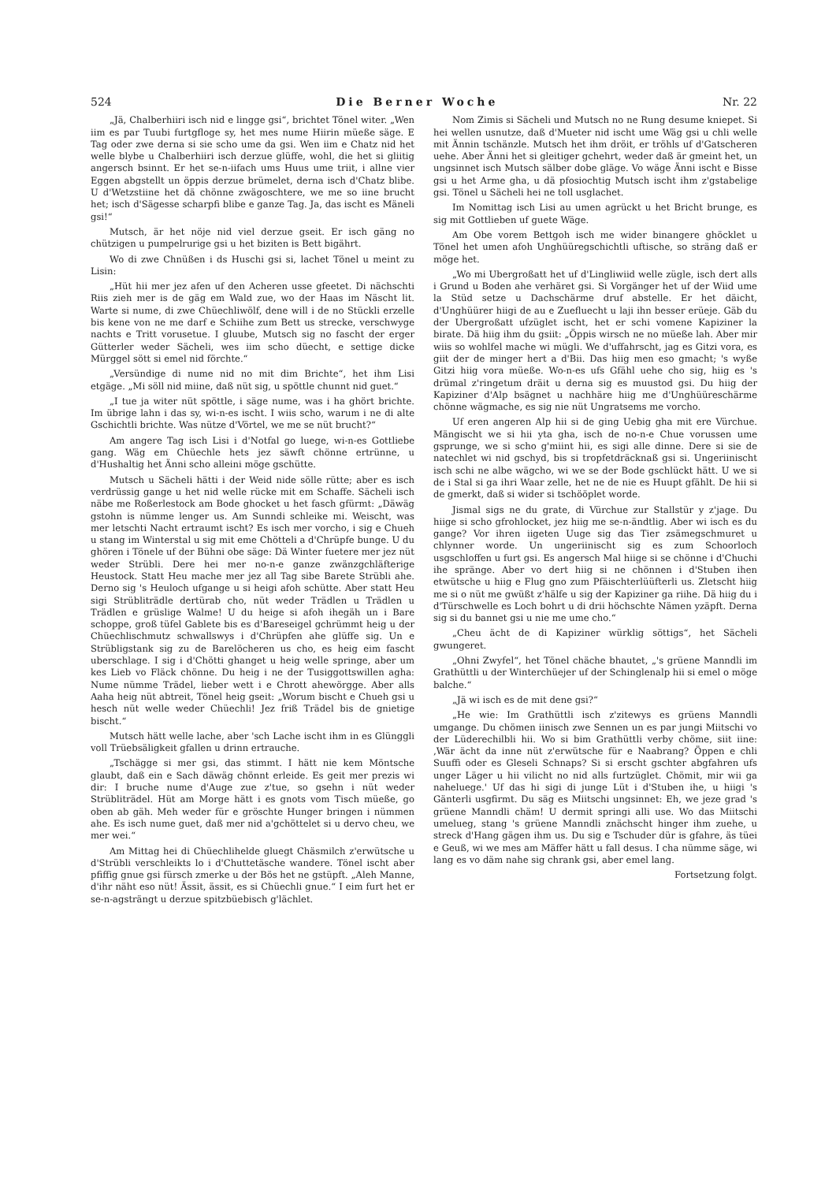524 Die Berner Woche Nr. 22
„Jä, Chalberhiiri isch nid e lingge gsi“, brichtet Tönel witer. „Wen iim es par Tuubi furtgfloge sy, het mes nume Hiirin müeße säge. E Tag oder zwe derna si sie scho ume da gsi. Wen iim e Chatz nid het welle blybe u Chalberhiiri isch derzue glüffe, wohl, die het si gliitig angersch bsinnt. Er het se-n-iifach ums Huus ume triit, i allne vier Eggen abgstellt un öppis derzue brümelet, derna isch d'Chatz blibe. U d'Wetzstiine het dä chönne zwägoschtere, we me so iine brucht het; isch d'Sägesse scharpfi blibe e ganze Tag. Ja, das ischt es Mäneli gsi!“
Mutsch, är het nöje nid viel derzue gseit. Er isch gäng no chützigen u pumpelrurige gsi u het biziten is Bett bigährt.
Wo di zwe Chnüßen i ds Huschi gsi si, lachet Tönel u meint zu Lisin:
„Hüt hii mer jez afen uf den Acheren usse gfeetet. Di nächschti Riis zieh mer is de gäg em Wald zue, wo der Haas im Näscht lit. Warte si nume, di zwe Chüechliwölf, dene will i de no Stückli erzelle bis kene von ne me darf e Schiihe zum Bett us strecke, verschwyge nachts e Tritt vorusetue. I gluube, Mutsch sig no fascht der erger Gütterler weder Sächeli, wes iim scho düecht, e settige dicke Mürggel sött si emel nid förchte.“
„Versündige di nume nid no mit dim Brichte“, het ihm Lisi etgäge. „Mi söll nid miine, daß nüt sig, u spöttle chunnt nid guet.“
„I tue ja witer nüt spöttle, i säge nume, was i ha ghört brichte. Im übrige lahn i das sy, wi-n-es ischt. I wiis scho, warum i ne di alte Gschichtli brichte. Was nütze d'Vörtel, we me se nüt brucht?“
Am angere Tag isch Lisi i d'Notfal go luege, wi-n-es Gottliebe gang. Wäg em Chüechle hets jez säwft chönne ertrünne, u d'Hushaltig het Änni scho alleini möge gschütte.
Mutsch u Sächeli hätti i der Weid nide sölle rütte; aber es isch verdrüssig gange u het nid welle rücke mit em Schaffe. Sächeli isch näbe me Roßerlestock am Bode ghocket u het fasch gfürmt: „Däwäg gstohn is nümme lenger us. Am Sunndi schleike mi. Weischt, was mer letschti Nacht ertraumt ischt? Es isch mer vorcho, i sig e Chueh u stang im Winterstal u sig mit eme Chötteli a d'Chrüpfe bunge. U du ghören i Tönele uf der Bühni obe säge: Dä Winter fuetere mer jez nüt weder Strübli. Dere hei mer no-n-e ganze zwänzgchläfterige Heustock. Statt Heu mache mer jez all Tag sibe Barete Strübli ahe. Derno sig 's Heuloch ufgange u si heigi afoh schütte. Aber statt Heu sigi Strübliträdle dertürab cho, nüt weder Trädlen u Trädlen u Trädlen e grüslige Walme! U du heige si afoh ihegäh un i Bare schoppe, groß tüfel Gablete bis es d'Bareseigel gchrümmt heig u der Chüechlischmutz schwallswys i d'Chrüpfen ahe glüffe sig. Un e Strübligstank sig zu de Barelöcheren us cho, es heig eim fascht uberschlage. I sig i d'Chötti ghanget u heig welle springe, aber um kes Lieb vo Fläck chönne. Du heig i ne der Tusiggottswillen agha: Nume nümme Trädel, lieber wett i e Chrott ahewörgge. Aber alls Aaha heig nüt abtreit, Tönel heig gseit: „Worum bischt e Chueh gsi u hesch nüt welle weder Chüechli! Jez friß Trädel bis de gnietige bischt.“
Mutsch hätt welle lache, aber 'sch Lache ischt ihm in es Glünggli voll Trüebsäligkeit gfallen u drinn ertrauche.
„Tschägge si mer gsi, das stimmt. I hätt nie kem Möntsche glaubt, daß ein e Sach däwäg chönnt erleide. Es geit mer prezis wi dir: I bruche nume d'Auge zue z'tue, so gsehn i nüt weder Strübliträdel. Hüt am Morge hätt i es gnots vom Tisch müeße, go oben ab gäh. Meh weder für e gröschte Hunger bringen i nümmen ahe. Es isch nume guet, daß mer nid a'gchöttelet si u dervo cheu, we mer wei.“
Am Mittag hei di Chüechlihelde gluegt Chäsmilch z'erwütsche u d'Strübli verschleikts lo i d'Chuttetäsche wandere. Tönel ischt aber pfiffig gnue gsi fürsch zmerke u der Bös het ne gstüpft. „Aleh Manne, d'ihr näht eso nüt! Ässit, ässit, es si Chüechli gnue.“ I eim furt het er se-n-agsträngt u derzue spitzbüebisch g'lächlet.
Nom Zimis si Sächeli und Mutsch no ne Rung desume kniepet. Si hei wellen usnutze, daß d'Mueter nid ischt ume Wäg gsi u chli welle mit Ännin tschänzle. Mutsch het ihm dröit, er tröhls uf d'Gatscheren uehe. Aber Änni het si gleitiger gchehrt, weder daß är gmeint het, un ungsinnet isch Mutsch sälber dobe gläge. Vo wäge Änni ischt e Bisse gsi u het Arme gha, u dä pfosiochtig Mutsch ischt ihm z'gstabelige gsi. Tönel u Sächeli hei ne toll usglachet.
Im Nomittag isch Lisi au umen agrückt u het Bricht brunge, es sig mit Gottlieben uf guete Wäge.
Am Obe vorem Bettgoh isch me wider binangere ghöcklet u Tönel het umen afoh Unghüüregschichtli uftische, so sträng daß er möge het.
„Wo mi Ubergroßatt het uf d'Lingliwiid welle zügle, isch dert alls i Grund u Boden ahe verhäret gsi. Si Vorgänger het uf der Wiid ume la Stüd setze u Dachschärme druf abstelle. Er het däicht, d'Unghüürer hiigi de au e Zuefluecht u laji ihn besser erüeje. Gäb du der Ubergroßatt ufzüglet ischt, het er schi vomene Kapiziner la birate. Dä hiig ihm du gsiit: „Öppis wirsch ne no müeße lah. Aber mir wiis so wohlfel mache wi mügli. We d'uffahrscht, jag es Gitzi vora, es giit der de minger hert a d'Bii. Das hiig men eso gmacht; 's wyße Gitzi hiig vora müeße. Wo-n-es ufs Gfähl uehe cho sig, hiig es 's drümal z'ringetum dräit u derna sig es muustod gsi. Du hiig der Kapiziner d'Alp bsägnet u nachhäre hiig me d'Unghüüreschärme chönne wägmache, es sig nie nüt Ungratsems me vorcho.
Uf eren angeren Alp hii si de ging Uebig gha mit ere Vürchue. Mängischt we si hii yta gha, isch de no-n-e Chue vorussen ume gsprunge, we si scho g'miint hii, es sigi alle dinne. Dere si sie de natechlet wi nid gschyd, bis si tropfetdräcknaß gsi si. Ungeriinischt isch schi ne albe wägcho, wi we se der Bode gschlückt hätt. U we si de i Stal si ga ihri Waar zelle, het ne de nie es Huupt gfählt. De hii si de gmerkt, daß si wider si tschööplet worde.
Jismal sigs ne du grate, di Vürchue zur Stallstür y z'jage. Du hiige si scho gfrohlocket, jez hiig me se-n-ändtlig. Aber wi isch es du gange? Vor ihren iigeten Uuge sig das Tier zsämegschmuret u chlynner worde. Un ungeriinischt sig es zum Schoorloch usgschloffen u furt gsi. Es angersch Mal hiige si se chönne i d'Chuchi ihe spränge. Aber vo dert hiig si ne chönnen i d'Stuben ihen etwütsche u hiig e Flug gno zum Pfäischterlüüfterli us. Zletscht hiig me si o nüt me gwüßt z'hälfe u sig der Kapiziner ga riihe. Dä hiig du i d'Türschwelle es Loch bohrt u di drii höchschte Nämen yzäpft. Derna sig si du bannet gsi u nie me ume cho.“
„Cheu ächt de di Kapiziner würklig söttigs“, het Sächeli gwungeret.
„Ohni Zwyfel“, het Tönel chäche bhautet, „'s grüene Manndli im Grathüttli u der Winterchüejer uf der Schinglenalp hii si emel o möge balche.“
„Jä wi isch es de mit dene gsi?“
„He wie: Im Grathüttli isch z'zitewys es grüens Manndli umgange. Du chömen iinisch zwe Sennen un es par jungi Miitschi vo der Lüderechilbli hii. Wo si bim Grathüttli verby chöme, siit iine: ‚Wär ächt da inne nüt z'erwütsche für e Naabrang? Öppen e chli Suuffi oder es Gleseli Schnaps? Si si erscht gschter abgfahren ufs unger Läger u hii vilicht no nid alls furtzüglet. Chömit, mir wii ga naheluege.' Uf das hi sigi di junge Lüt i d'Stuben ihe, u hiigi 's Gänterli usgfirmt. Du säg es Miitschi ungsinnet: Eh, we jeze grad 's grüene Manndli chäm! U dermit springi alli use. Wo das Miitschi umelueg, stang 's grüene Manndli znächscht hinger ihm zuehe, u streck d'Hang gägen ihm us. Du sig e Tschuder dür is gfahre, äs tüei e Geuß, wi we mes am Mäffer hätt u fall desus. I cha nümme säge, wi lang es vo däm nahe sig chrank gsi, aber emel lang.
Fortsetzung folgt.